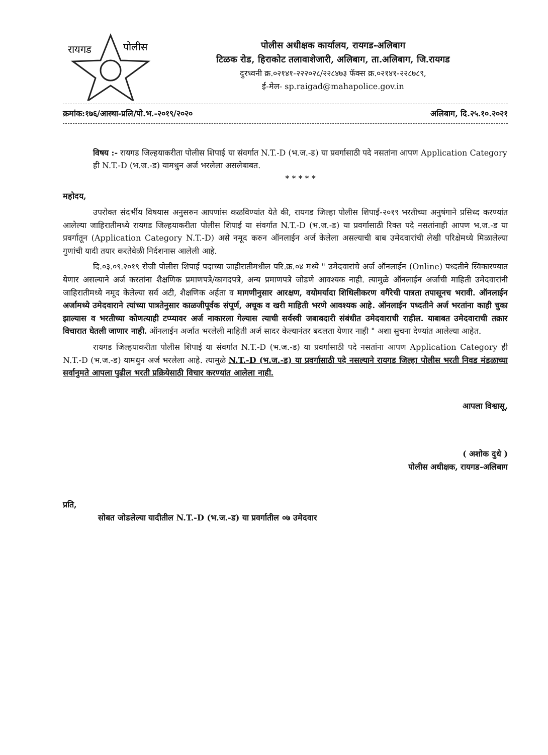रायगड
पोलीस
पोलीस अधीक्षक कार्यालय, रायगड-अलिबाग
टिळक रोड, हिराकोट तलावाशेजारी, अलिबाग, ता.अलिबाग, जि.रायगड
दुरध्वनी क्र.०२१४१-२२२०२८/२२८४७३ फॅक्स क्र.०२१४१-२२८७८९,
ई-मेल- sp.raigad@mahapolice.gov.in
क्रमांक:१७६/आस्था-प्रलि/पो.भ.-२०१९/२०२० अलिबाग, दि.२५.१०.२०२१
विषय :- रायगड जिल्हयाकरीता पोलीस शिपाई या संवर्गात N.T.-D (भ.ज.-ड) या प्रवर्गासाठी पदे नसतांना आपण Application Category ही N.T.-D (भ.ज.-ड) यामधुन अर्ज भरलेला असलेबाबत.
* * * * *
महोदय,
उपरोक्त संदर्भीय विषयास अनुसरुन आपणांस कळविण्यांत येते की, रायगड जिल्हा पोलीस शिपाई-२०१९ भरतीच्या अनुषंगाने प्रसिध्द करण्यांत आलेल्या जाहिरातीमध्ये रायगड जिल्हयाकरीता पोलीस शिपाई या संवर्गात N.T.-D (भ.ज.-ड) या प्रवर्गासाठी रिक्त पदे नसतांनाही आपण भ.ज.-ड या प्रवर्गातून (Application Category N.T.-D) असे नमूद करुन ऑनलाईन अर्ज केलेला असल्याची बाब उमेदवारांची लेखी परिक्षेमध्ये मिळालेल्या गुणांची यादी तयार करतेवेळी निर्दशनास आलेली आहे.
दि.०३.०९.२०१९ रोजी पोलीस शिपाई पदाच्या जाहीरातीमधील परि.क्र.०४ मध्ये " उमेदवारांचे अर्ज ऑनलाईन (Online) पध्दतीने स्विकारण्यात येणार असल्याने अर्ज करतांना शैक्षणिक प्रमाणपत्रे/कागदपत्रे, अन्य प्रमाणपत्रे जोडणे आवश्यक नाही. त्यामुळे ऑनलाईन अर्जाची माहिती उमेदवारांनी जाहिरातीमध्ये नमूद केलेल्या सर्व अटी, शैक्षणिक अर्हता व मागणीनुसार आरक्षण, वयोमर्यादा शिथिलीकरण वगैरेची पात्रता तपासूनच भरावी. ऑनलाईन अर्जामध्ये उमेदवाराने त्यांच्या पात्रतेनुसार काळजीपूर्वक संपूर्ण, अचूक व खरी माहिती भरणे आवश्यक आहे. ऑनलाईन पध्दतीने अर्ज भरतांना काही चुका झाल्यास व भरतीच्या कोणत्याही टप्प्यावर अर्ज नाकारला गेल्यास त्याची सर्वस्वी जबाबदारी संबंधीत उमेदवाराची राहील. याबाबत उमेदवाराची तक्रार विचारात घेतली जाणार नाही. ऑनलाईन अर्जात भरलेली माहिती अर्ज सादर केल्यानंतर बदलता येणार नाही " अशा सुचना देण्यांत आलेल्या आहेत.
रायगड जिल्हयाकरीता पोलीस शिपाई या संवर्गात N.T.-D (भ.ज.-ड) या प्रवर्गासाठी पदे नसतांना आपण Application Category ही N.T.-D (भ.ज.-ड) यामधुन अर्ज भरलेला आहे. त्यामुळे N.T.-D (भ.ज.-ड) या प्रवर्गासाठी पदे नसल्याने रायगड जिल्हा पोलीस भरती निवड मंडळाच्या सर्वानुमते आपला पुढील भरती प्रक्रियेसाठी विचार करण्यांत आलेला नाही.
आपला विश्वासू,
( अशोक दुधे )
पोलीस अधीक्षक, रायगड-अलिबाग
प्रति,
सोबत जोडलेल्या यादीतील N.T.-D (भ.ज.-ड) या प्रवर्गातील ०७ उमेदवार